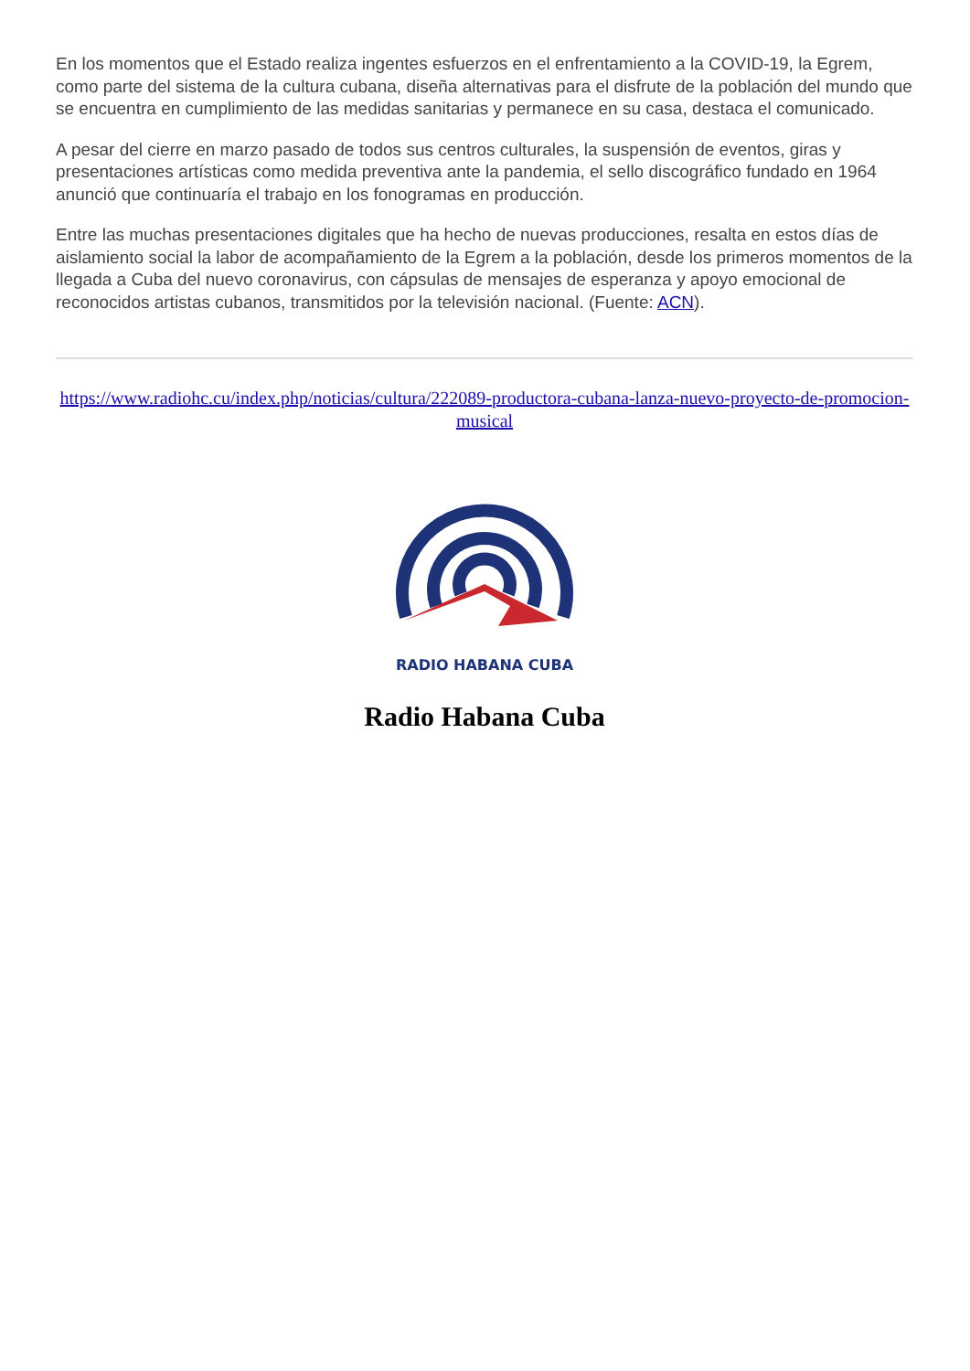En los momentos que el Estado realiza ingentes esfuerzos en el enfrentamiento a la COVID-19, la Egrem, como parte del sistema de la cultura cubana, diseña alternativas para el disfrute de la población del mundo que se encuentra en cumplimiento de las medidas sanitarias y permanece en su casa, destaca el comunicado.
A pesar del cierre en marzo pasado de todos sus centros culturales, la suspensión de eventos, giras y presentaciones artísticas como medida preventiva ante la pandemia, el sello discográfico fundado en 1964 anunció que continuaría el trabajo en los fonogramas en producción.
Entre las muchas presentaciones digitales que ha hecho de nuevas producciones, resalta en estos días de aislamiento social la labor de acompañamiento de la Egrem a la población, desde los primeros momentos de la llegada a Cuba del nuevo coronavirus, con cápsulas de mensajes de esperanza y apoyo emocional de reconocidos artistas cubanos, transmitidos por la televisión nacional. (Fuente: ACN).
https://www.radiohc.cu/index.php/noticias/cultura/222089-productora-cubana-lanza-nuevo-proyecto-de-promocion-musical
RADIO HABANA CUBA
Radio Habana Cuba